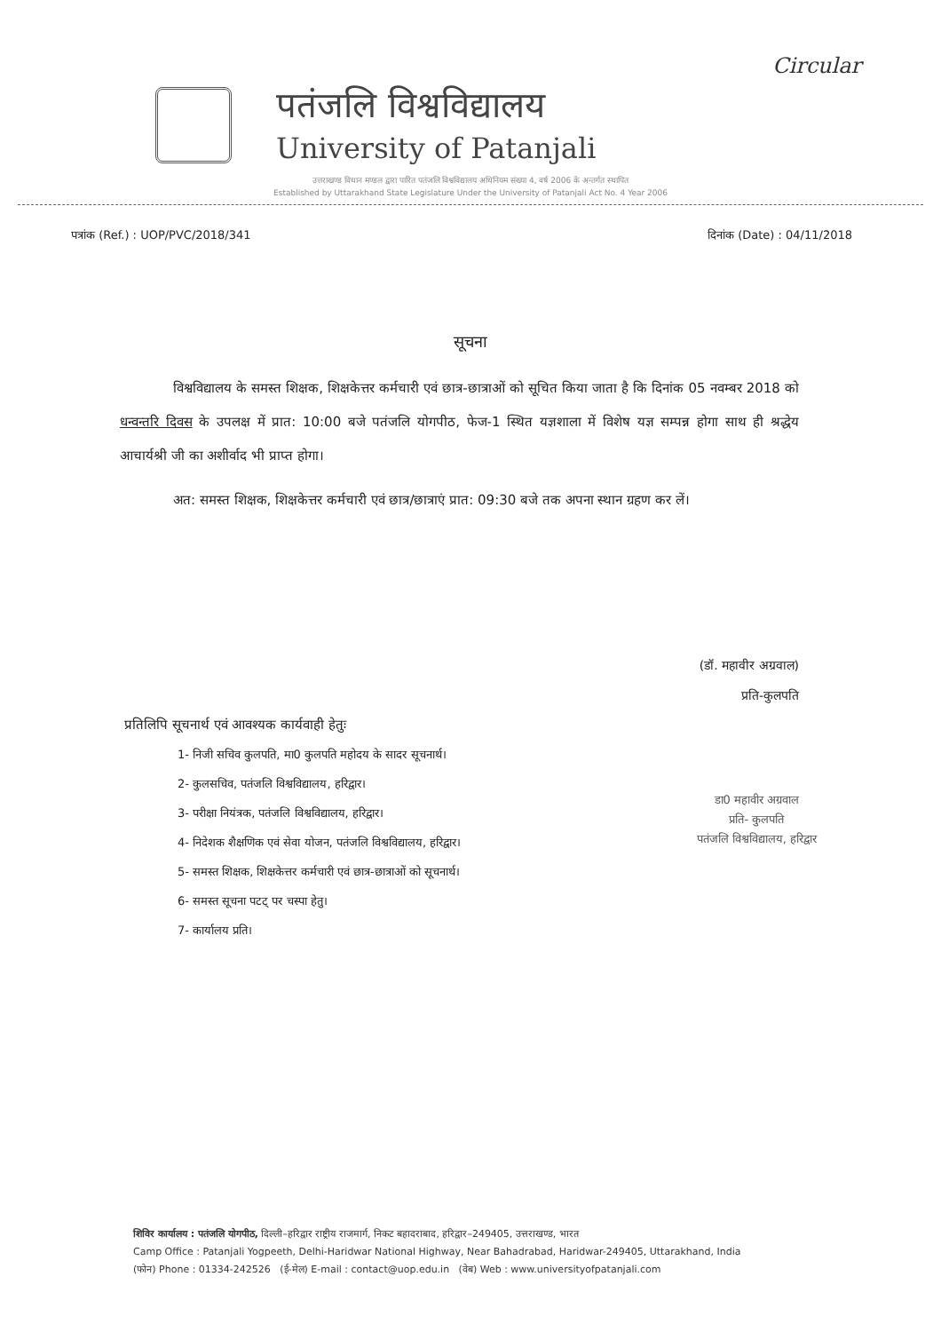Circular
पतंजलि विश्वविद्यालय
University of Patanjali
उत्तराखण्ड विधान मण्डल द्वारा पारित पतंजलि विश्वविद्यालय अधिनियम संख्या 4, वर्ष 2006 के अन्तर्गत स्थापित
Established by Uttarakhand State Legislature Under the University of Patanjali Act No. 4 Year 2006
पत्रांक (Ref.) : UOP/PVC/2018/341 दिनांक (Date) : 04/11/2018
सूचना
विश्वविद्यालय के समस्त शिक्षक, शिक्षकेत्तर कर्मचारी एवं छात्र-छात्राओं को सूचित किया जाता है कि दिनांक 05 नवम्बर 2018 को धन्वन्तरि दिवस के उपलक्ष में प्रात: 10:00 बजे पतंजलि योगपीठ, फेज-1 स्थित यज्ञशाला में विशेष यज्ञ सम्पन्न होगा साथ ही श्रद्धेय आचार्यश्री जी का अशीर्वाद भी प्राप्त होगा।
अत: समस्त शिक्षक, शिक्षकेत्तर कर्मचारी एवं छात्र/छात्राएं प्रात: 09:30 बजे तक अपना स्थान ग्रहण कर लें।
(डॉ. महावीर अग्रवाल)
प्रति-कुलपति
प्रतिलिपि सूचनार्थ एवं आवश्यक कार्यवाही हेतुः
1- निजी सचिव कुलपति, मा0 कुलपति महोदय के सादर सूचनार्थ।
2- कुलसचिव, पतंजलि विश्वविद्यालय, हरिद्वार।
3- परीक्षा नियंत्रक, पतंजलि विश्वविद्यालय, हरिद्वार।
4- निदेशक शैक्षणिक एवं सेवा योजन, पतंजलि विश्वविद्यालय, हरिद्वार।
5- समस्त शिक्षक, शिक्षकेत्तर कर्मचारी एवं छात्र-छात्राओं को सूचनार्थ।
6- समस्त सूचना पटट् पर चस्पा हेतु।
7- कार्यालय प्रति।
डा0 महावीर अग्रवाल
प्रति- कुलपति
पतंजलि विश्वविद्यालय, हरिद्वार
शिविर कार्यालय : पतंजलि योगपीठ, दिल्ली–हरिद्वार राष्ट्रीय राजमार्ग, निकट बहादराबाद, हरिद्वार–249405, उत्तराखण्ड, भारत
Camp Office : Patanjali Yogpeeth, Delhi-Haridwar National Highway, Near Bahadrabad, Haridwar-249405, Uttarakhand, India
(फोन) Phone : 01334-242526 (ई-मेल) E-mail : contact@uop.edu.in (वेब) Web : www.universityofpatanjali.com